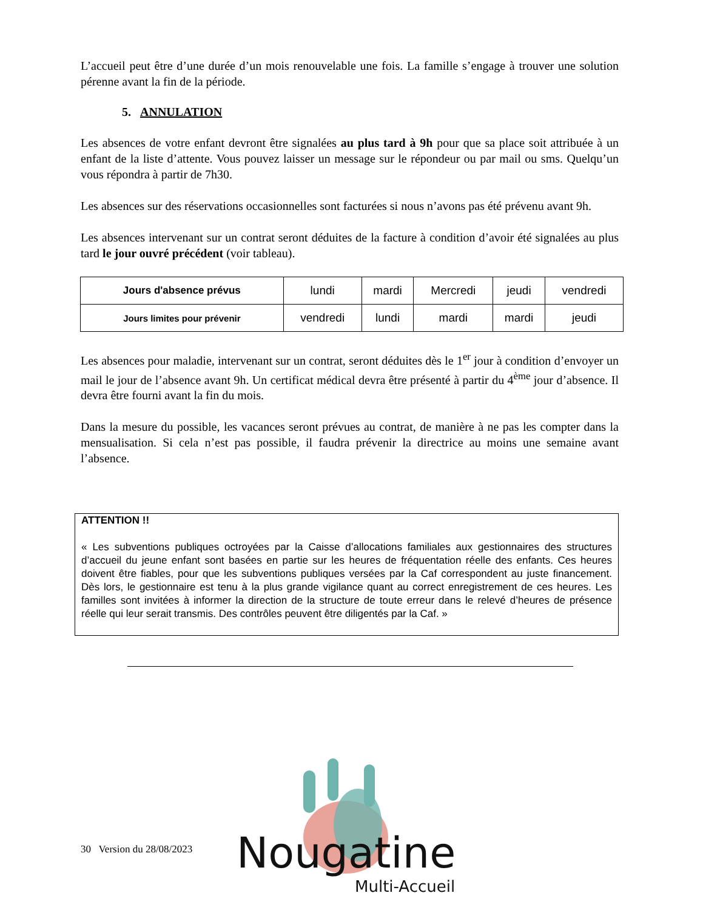L’accueil peut être d’une durée d’un mois renouvelable une fois. La famille s’engage à trouver une solution pérenne avant la fin de la période.
5. ANNULATION
Les absences de votre enfant devront être signalées au plus tard à 9h pour que sa place soit attribuée à un enfant de la liste d’attente. Vous pouvez laisser un message sur le répondeur ou par mail ou sms. Quelqu’un vous répondra à partir de 7h30.
Les absences sur des réservations occasionnelles sont facturées si nous n’avons pas été prévenu avant 9h.
Les absences intervenant sur un contrat seront déduites de la facture à condition d’avoir été signalées au plus tard le jour ouvré précédent (voir tableau).
| Jours d'absence prévus | lundi | mardi | Mercredi | jeudi | vendredi |
| Jours limites pour prévenir | vendredi | lundi | mardi | mardi | jeudi |
Les absences pour maladie, intervenant sur un contrat, seront déduites dès le 1<sup>er</sup> jour à condition d’envoyer un mail le jour de l’absence avant 9h. Un certificat médical devra être présenté à partir du 4<sup>ème</sup> jour d’absence. Il devra être fourni avant la fin du mois.
Dans la mesure du possible, les vacances seront prévues au contrat, de manière à ne pas les compter dans la mensualisation. Si cela n’est pas possible, il faudra prévenir la directrice au moins une semaine avant l’absence.
ATTENTION !!
« Les subventions publiques octroyées par la Caisse d’allocations familiales aux gestionnaires des structures d’accueil du jeune enfant sont basées en partie sur les heures de fréquentation réelle des enfants. Ces heures doivent être fiables, pour que les subventions publiques versées par la Caf correspondent au juste financement. Dès lors, le gestionnaire est tenu à la plus grande vigilance quant au correct enregistrement de ces heures. Les familles sont invitées à informer la direction de la structure de toute erreur dans le relevé d’heures de présence réelle qui leur serait transmis. Des contrôles peuvent être diligentés par la Caf. »
30 Version du 28/08/2023
Nougatine
Multi-Accueil